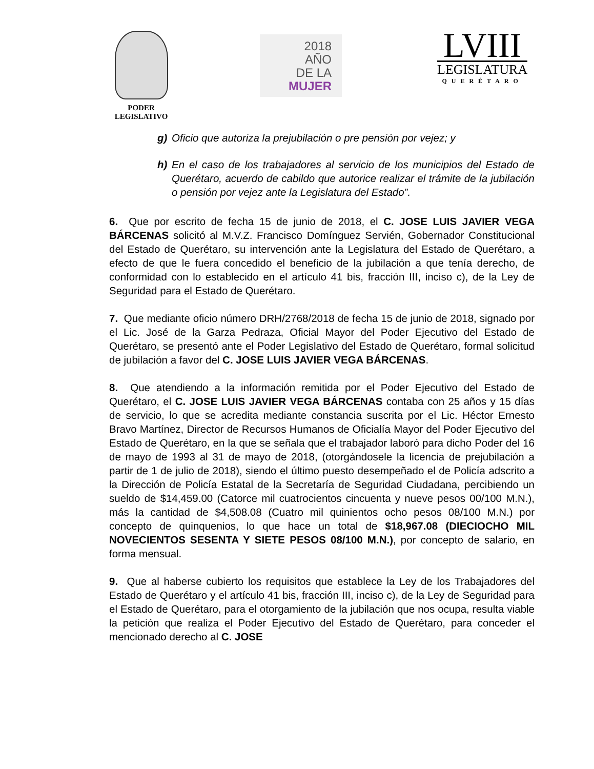PODER
LEGISLATIVO
2018
AÑO
DE LA MUJER
LVIII
LEGISLATURA
QUERÉTARO
g) Oficio que autoriza la prejubilación o pre pensión por vejez; y
h) En el caso de los trabajadores al servicio de los municipios del Estado de Querétaro, acuerdo de cabildo que autorice realizar el trámite de la jubilación o pensión por vejez ante la Legislatura del Estado”.
6. Que por escrito de fecha 15 de junio de 2018, el C. JOSE LUIS JAVIER VEGA BÁRCENAS solicitó al M.V.Z. Francisco Domínguez Servién, Gobernador Constitucional del Estado de Querétaro, su intervención ante la Legislatura del Estado de Querétaro, a efecto de que le fuera concedido el beneficio de la jubilación a que tenía derecho, de conformidad con lo establecido en el artículo 41 bis, fracción III, inciso c), de la Ley de Seguridad para el Estado de Querétaro.
7. Que mediante oficio número DRH/2768/2018 de fecha 15 de junio de 2018, signado por el Lic. José de la Garza Pedraza, Oficial Mayor del Poder Ejecutivo del Estado de Querétaro, se presentó ante el Poder Legislativo del Estado de Querétaro, formal solicitud de jubilación a favor del C. JOSE LUIS JAVIER VEGA BÁRCENAS.
8. Que atendiendo a la información remitida por el Poder Ejecutivo del Estado de Querétaro, el C. JOSE LUIS JAVIER VEGA BÁRCENAS contaba con 25 años y 15 días de servicio, lo que se acredita mediante constancia suscrita por el Lic. Héctor Ernesto Bravo Martínez, Director de Recursos Humanos de Oficialía Mayor del Poder Ejecutivo del Estado de Querétaro, en la que se señala que el trabajador laboró para dicho Poder del 16 de mayo de 1993 al 31 de mayo de 2018, (otorgándosele la licencia de prejubilación a partir de 1 de julio de 2018), siendo el último puesto desempeñado el de Policía adscrito a la Dirección de Policía Estatal de la Secretaría de Seguridad Ciudadana, percibiendo un sueldo de $14,459.00 (Catorce mil cuatrocientos cincuenta y nueve pesos 00/100 M.N.), más la cantidad de $4,508.08 (Cuatro mil quinientos ocho pesos 08/100 M.N.) por concepto de quinquenios, lo que hace un total de $18,967.08 (DIECIOCHO MIL NOVECIENTOS SESENTA Y SIETE PESOS 08/100 M.N.), por concepto de salario, en forma mensual.
9. Que al haberse cubierto los requisitos que establece la Ley de los Trabajadores del Estado de Querétaro y el artículo 41 bis, fracción III, inciso c), de la Ley de Seguridad para el Estado de Querétaro, para el otorgamiento de la jubilación que nos ocupa, resulta viable la petición que realiza el Poder Ejecutivo del Estado de Querétaro, para conceder el mencionado derecho al C. JOSE